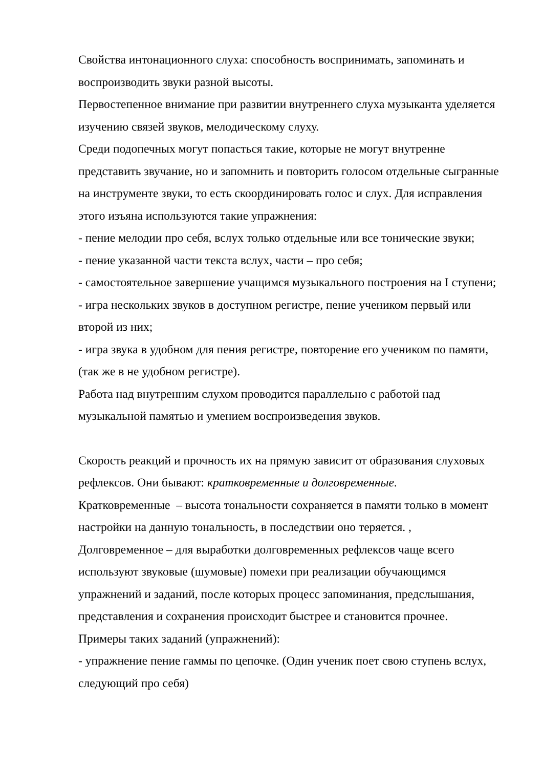Свойства интонационного слуха: способность воспринимать, запоминать и воспроизводить звуки разной высоты.
Первостепенное внимание при развитии внутреннего слуха музыканта уделяется изучению связей звуков, мелодическому слуху.
Среди подопечных могут попасться такие, которые не могут внутренне представить звучание, но и запомнить и повторить голосом отдельные сыгранные на инструменте звуки, то есть скоординировать голос и слух. Для исправления этого изъяна используются такие упражнения:
- пение мелодии про себя, вслух только отдельные или все тонические звуки;
- пение указанной части текста вслух, части – про себя;
- самостоятельное завершение учащимся музыкального построения на I ступени;
- игра нескольких звуков в доступном регистре, пение учеником первый или второй из них;
- игра звука в удобном для пения регистре, повторение его учеником по памяти, (так же в не удобном регистре).
Работа над внутренним слухом проводится параллельно с работой над музыкальной памятью и умением воспроизведения звуков.
Скорость реакций и прочность их на прямую зависит от образования слуховых рефлексов. Они бывают: кратковременные и долговременные.
Кратковременные – высота тональности сохраняется в памяти только в момент настройки на данную тональность, в последствии оно теряется. ,
Долговременное – для выработки долговременных рефлексов чаще всего используют звуковые (шумовые) помехи при реализации обучающимся упражнений и заданий, после которых процесс запоминания, предслышания, представления и сохранения происходит быстрее и становится прочнее.
Примеры таких заданий (упражнений):
- упражнение пение гаммы по цепочке. (Один ученик поет свою ступень вслух, следующий про себя)